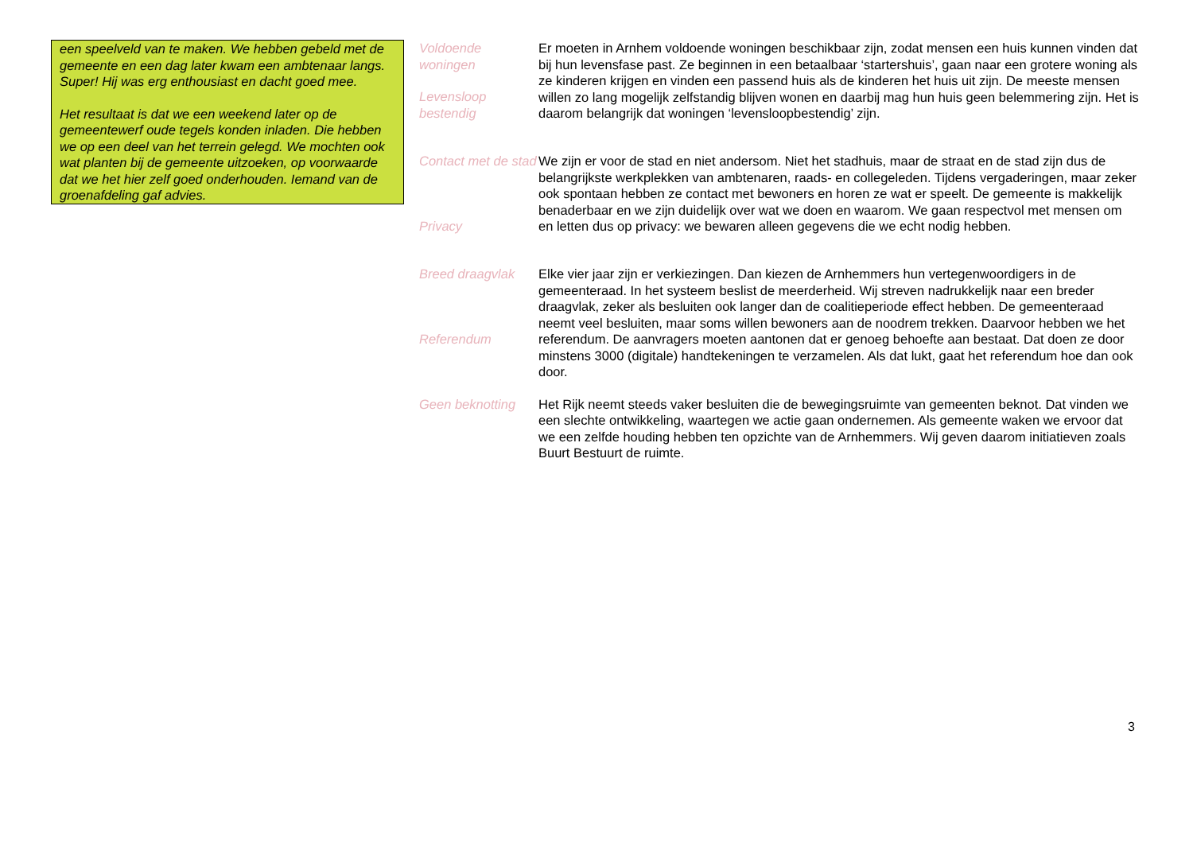een speelveld van te maken. We hebben gebeld met de gemeente en een dag later kwam een ambtenaar langs. Super! Hij was erg enthousiast en dacht goed mee.
Het resultaat is dat we een weekend later op de gemeentewerf oude tegels konden inladen. Die hebben we op een deel van het terrein gelegd. We mochten ook wat planten bij de gemeente uitzoeken, op voorwaarde dat we het hier zelf goed onderhouden. Iemand van de groenafdeling gaf advies.
Voldoende woningen
Levensloop bestendig
Er moeten in Arnhem voldoende woningen beschikbaar zijn, zodat mensen een huis kunnen vinden dat bij hun levensfase past. Ze beginnen in een betaalbaar ‘startershuis’, gaan naar een grotere woning als ze kinderen krijgen en vinden een passend huis als de kinderen het huis uit zijn. De meeste mensen willen zo lang mogelijk zelfstandig blijven wonen en daarbij mag hun huis geen belemmering zijn. Het is daarom belangrijk dat woningen ‘levensloopbestendig’ zijn.
Contact met de stad
Privacy
We zijn er voor de stad en niet andersom. Niet het stadhuis, maar de straat en de stad zijn dus de belangrijkste werkplekken van ambtenaren, raads- en collegeleden. Tijdens vergaderingen, maar zeker ook spontaan hebben ze contact met bewoners en horen ze wat er speelt. De gemeente is makkelijk benaderbaar en we zijn duidelijk over wat we doen en waarom. We gaan respectvol met mensen om en letten dus op privacy: we bewaren alleen gegevens die we echt nodig hebben.
Breed draagvlak
Referendum
Elke vier jaar zijn er verkiezingen. Dan kiezen de Arnhemmers hun vertegenwoordigers in de gemeenteraad. In het systeem beslist de meerderheid. Wij streven nadrukkelijk naar een breder draagvlak, zeker als besluiten ook langer dan de coalitieperiode effect hebben. De gemeenteraad neemt veel besluiten, maar soms willen bewoners aan de noodrem trekken. Daarvoor hebben we het referendum. De aanvragers moeten aantonen dat er genoeg behoefte aan bestaat. Dat doen ze door minstens 3000 (digitale) handtekeningen te verzamelen. Als dat lukt, gaat het referendum hoe dan ook door.
Geen beknotting Het Rijk neemt steeds vaker besluiten die de bewegingsruimte van gemeenten beknot. Dat vinden we een slechte ontwikkeling, waartegen we actie gaan ondernemen. Als gemeente waken we ervoor dat we een zelfde houding hebben ten opzichte van de Arnhemmers. Wij geven daarom initiatieven zoals Buurt Bestuurt de ruimte.
3